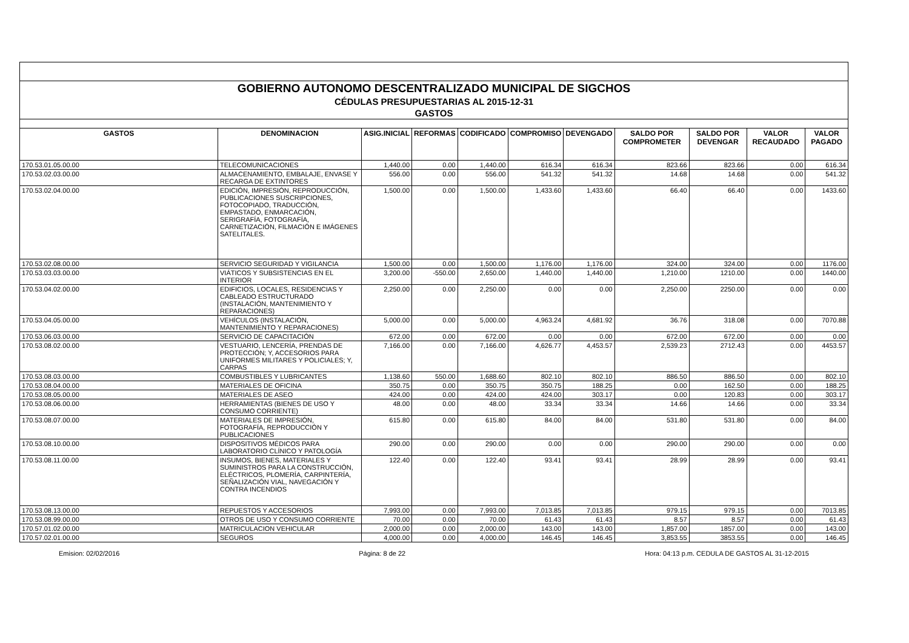| GOBIERNO AUTONOMO DESCENTRALIZADO MUNICIPAL DE SIGCHOS | | | | | | | | | | |
| CÉDULAS PRESUPUESTARIAS AL 2015-12-31 | | | | | | | | | | |
| GASTOS | | | | | | | | | | |
| GASTOS | DENOMINACION | ASIG.INICIAL | REFORMAS | CODIFICADO | COMPROMISO | DEVENGADO | SALDO POR COMPROMETER | SALDO POR DEVENGAR | VALOR RECAUDADO | VALOR PAGADO |
| 170.53.01.05.00.00 | TELECOMUNICACIONES | 1,440.00 | 0.00 | 1,440.00 | 616.34 | 616.34 | 823.66 | 823.66 | 0.00 | 616.34 |
| 170.53.02.03.00.00 | ALMACENAMIENTO, EMBALAJE, ENVASE Y RECARGA DE EXTINTORES | 556.00 | 0.00 | 556.00 | 541.32 | 541.32 | 14.68 | 14.68 | 0.00 | 541.32 |
| 170.53.02.04.00.00 | EDICIÓN, IMPRESIÓN, REPRODUCCIÓN, PUBLICACIONES SUSCRIPCIONES, FOTOCOPIADO, TRADUCCIÓN, EMPASTADO, ENMARCACIÓN, SERIGRAFÍA, FOTOGRAFÍA, CARNETIZACIÓN, FILMACIÓN E IMÁGENES SATELITALES. | 1,500.00 | 0.00 | 1,500.00 | 1,433.60 | 1,433.60 | 66.40 | 66.40 | 0.00 | 1433.60 |
| 170.53.02.08.00.00 | SERVICIO SEGURIDAD Y VIGILANCIA | 1,500.00 | 0.00 | 1,500.00 | 1,176.00 | 1,176.00 | 324.00 | 324.00 | 0.00 | 1176.00 |
| 170.53.03.03.00.00 | VIÁTICOS Y SUBSISTENCIAS EN EL INTERIOR | 3,200.00 | -550.00 | 2,650.00 | 1,440.00 | 1,440.00 | 1,210.00 | 1210.00 | 0.00 | 1440.00 |
| 170.53.04.02.00.00 | EDIFICIOS, LOCALES, RESIDENCIAS Y CABLEADO ESTRUCTURADO (INSTALACIÓN, MANTENIMIENTO Y REPARACIONES) | 2,250.00 | 0.00 | 2,250.00 | 0.00 | 0.00 | 2,250.00 | 2250.00 | 0.00 | 0.00 |
| 170.53.04.05.00.00 | VEHÍCULOS (INSTALACIÓN, MANTENIMIENTO Y REPARACIONES) | 5,000.00 | 0.00 | 5,000.00 | 4,963.24 | 4,681.92 | 36.76 | 318.08 | 0.00 | 7070.88 |
| 170.53.06.03.00.00 | SERVICIO DE CAPACITACIÓN | 672.00 | 0.00 | 672.00 | 0.00 | 0.00 | 672.00 | 672.00 | 0.00 | 0.00 |
| 170.53.08.02.00.00 | VESTUARIO, LENCERÍA, PRENDAS DE PROTECCIÓN; Y, ACCESORIOS PARA UNIFORMES MILITARES Y POLICIALES; Y, CARPAS | 7,166.00 | 0.00 | 7,166.00 | 4,626.77 | 4,453.57 | 2,539.23 | 2712.43 | 0.00 | 4453.57 |
| 170.53.08.03.00.00 | COMBUSTIBLES Y LUBRICANTES | 1,138.60 | 550.00 | 1,688.60 | 802.10 | 802.10 | 886.50 | 886.50 | 0.00 | 802.10 |
| 170.53.08.04.00.00 | MATERIALES DE OFICINA | 350.75 | 0.00 | 350.75 | 350.75 | 188.25 | 0.00 | 162.50 | 0.00 | 188.25 |
| 170.53.08.05.00.00 | MATERIALES DE ASEO | 424.00 | 0.00 | 424.00 | 424.00 | 303.17 | 0.00 | 120.83 | 0.00 | 303.17 |
| 170.53.08.06.00.00 | HERRAMIENTAS (BIENES DE USO Y CONSUMO CORRIENTE) | 48.00 | 0.00 | 48.00 | 33.34 | 33.34 | 14.66 | 14.66 | 0.00 | 33.34 |
| 170.53.08.07.00.00 | MATERIALES DE IMPRESIÓN, FOTOGRAFÍA, REPRODUCCIÓN Y PUBLICACIONES | 615.80 | 0.00 | 615.80 | 84.00 | 84.00 | 531.80 | 531.80 | 0.00 | 84.00 |
| 170.53.08.10.00.00 | DISPOSITIVOS MÉDICOS PARA LABORATORIO CLÍNICO Y PATOLOGÍA | 290.00 | 0.00 | 290.00 | 0.00 | 0.00 | 290.00 | 290.00 | 0.00 | 0.00 |
| 170.53.08.11.00.00 | INSUMOS, BIENES, MATERIALES Y SUMINISTROS PARA LA CONSTRUCCIÓN, ELÉCTRICOS, PLOMERÍA, CARPINTERÍA, SEÑALIZACIÓN VIAL, NAVEGACIÓN Y CONTRA INCENDIOS | 122.40 | 0.00 | 122.40 | 93.41 | 93.41 | 28.99 | 28.99 | 0.00 | 93.41 |
| 170.53.08.13.00.00 | REPUESTOS Y ACCESORIOS | 7,993.00 | 0.00 | 7,993.00 | 7,013.85 | 7,013.85 | 979.15 | 979.15 | 0.00 | 7013.85 |
| 170.53.08.99.00.00 | OTROS DE USO Y CONSUMO CORRIENTE | 70.00 | 0.00 | 70.00 | 61.43 | 61.43 | 8.57 | 8.57 | 0.00 | 61.43 |
| 170.57.01.02.00.00 | MATRICULACION VEHICULAR | 2,000.00 | 0.00 | 2,000.00 | 143.00 | 143.00 | 1,857.00 | 1857.00 | 0.00 | 143.00 |
| 170.57.02.01.00.00 | SEGUROS | 4,000.00 | 0.00 | 4,000.00 | 146.45 | 146.45 | 3,853.55 | 3853.55 | 0.00 | 146.45 |
Emision: 02/02/2016 Página: 8 de 22 Hora: 04:13 p.m. CEDULA DE GASTOS AL 31-12-2015